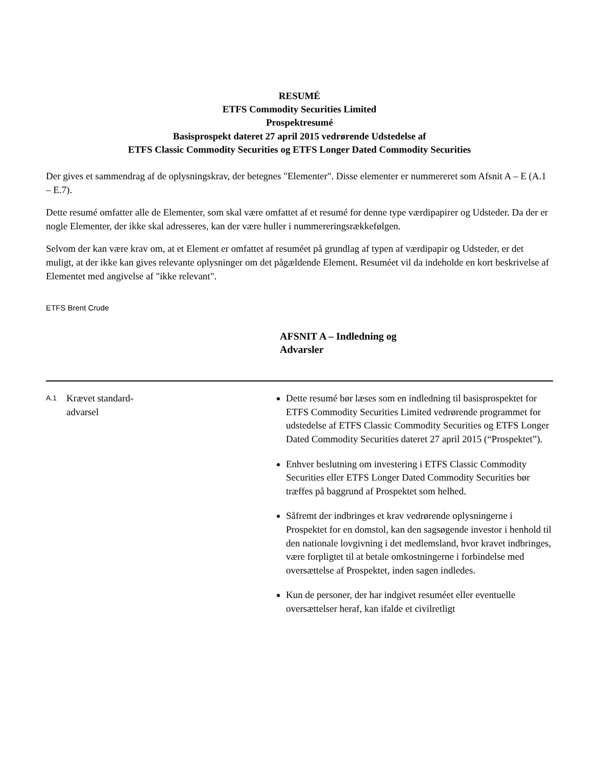RESUMÉ
ETFS Commodity Securities Limited
Prospektresumé
Basisprospekt dateret 27 april 2015 vedrørende Udstedelse af
ETFS Classic Commodity Securities og ETFS Longer Dated Commodity Securities
Der gives et sammendrag af de oplysningskrav, der betegnes "Elementer". Disse elementer er nummereret som Afsnit A – E (A.1 – E.7).
Dette resumé omfatter alle de Elementer, som skal være omfattet af et resumé for denne type værdipapirer og Udsteder. Da der er nogle Elementer, der ikke skal adresseres, kan der være huller i nummereringsrækkefølgen.
Selvom der kan være krav om, at et Element er omfattet af resuméet på grundlag af typen af værdipapir og Udsteder, er det muligt, at der ikke kan gives relevante oplysninger om det pågældende Element. Resuméet vil da indeholde en kort beskrivelse af Elementet med angivelse af "ikke relevant".
ETFS Brent Crude
AFSNIT A – Indledning og Advarsler
| A.1 | Krævet standard- advarsel | Dette resumé bør læses som en indledning til basisprospektet for ETFS Commodity Securities Limited vedrørende programmet for udstedelse af ETFS Classic Commodity Securities og ETFS Longer Dated Commodity Securities dateret 27 april 2015 (“Prospektet”). Enhver beslutning om investering i ETFS Classic Commodity Securities eller ETFS Longer Dated Commodity Securities bør træffes på baggrund af Prospektet som helhed. Såfremt der indbringes et krav vedrørende oplysningerne i Prospektet for en domstol, kan den sagsøgende investor i henhold til den nationale lovgivning i det medlemsland, hvor kravet indbringes, være forpligtet til at betale omkostningerne i forbindelse med oversættelse af Prospektet, inden sagen indledes. Kun de personer, der har indgivet resuméet eller eventuelle oversættelser heraf, kan ifalde et civilretligt |